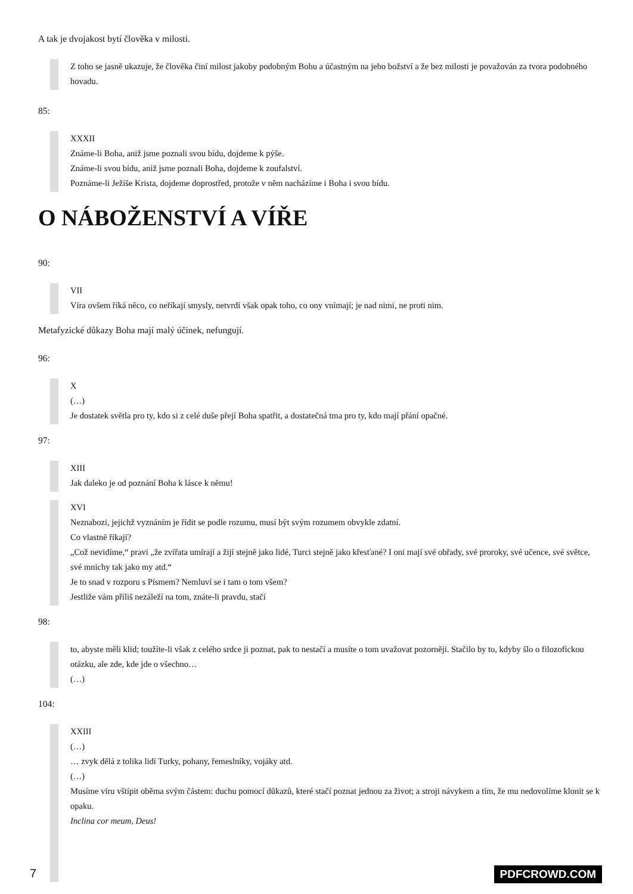A tak je dvojakost bytí člověka v milosti.
Z toho se jasně ukazuje, že člověka činí milost jakoby podobným Bohu a účastným na jeho božství a že bez milosti je považován za tvora podobného hovadu.
85:
XXXII
Známe-li Boha, aniž jsme poznali svou bídu, dojdeme k pýše.
Známe-li svou bídu, aniž jsme poznali Boha, dojdeme k zoufalství.
Poznáme-li Ježíše Krista, dojdeme doprostřed, protože v něm nacházíme i Boha i svou bídu.
O NÁBOŽENSTVÍ A VÍŘE
90:
VII
Víra ovšem říká něco, co neříkají smysly, netvrdí však opak toho, co ony vnímají; je nad nimi, ne proti nim.
Metafyzické důkazy Boha mají malý účinek, nefungují.
96:
X
(…)
Je dostatek světla pro ty, kdo si z celé duše přejí Boha spatřit, a dostatečná tma pro ty, kdo mají přání opačné.
97:
XIII
Jak daleko je od poznání Boha k lásce k němu!
XVI
Neznabozi, jejichž vyznáním je řídit se podle rozumu, musí být svým rozumem obvykle zdatní.
Co vlastně říkají?
„Což nevidíme,“ praví „že zvířata umírají a žijí stejně jako lidé, Turci stejně jako křesťané? I oni mají své obřady, své proroky, své učence, své světce, své mnichy tak jako my atd.“
Je to snad v rozporu s Písmem? Nemluví se i tam o tom všem?
Jestliže vám příliš nezáleží na tom, znáte-li pravdu, stačí
98:
to, abyste měli klid; toužíte-li však z celého srdce ji poznat, pak to nestačí a musíte o tom uvažovat pozorněji. Stačilo by to, kdyby šlo o filozofickou otázku, ale zde, kde jde o všechno…
(…)
104:
XXIII
(…)
… zvyk dělá z tolika lidí Turky, pohany, řemeslníky, vojáky atd.
(…)
Musíme víru vštípit oběma svým částem: duchu pomocí důkazů, které stačí poznat jednou za život; a stroji návykem a tím, že mu nedovolíme klonit se k opaku.
Inclina cor meum, Deus!
7 PDFCROWD.COM